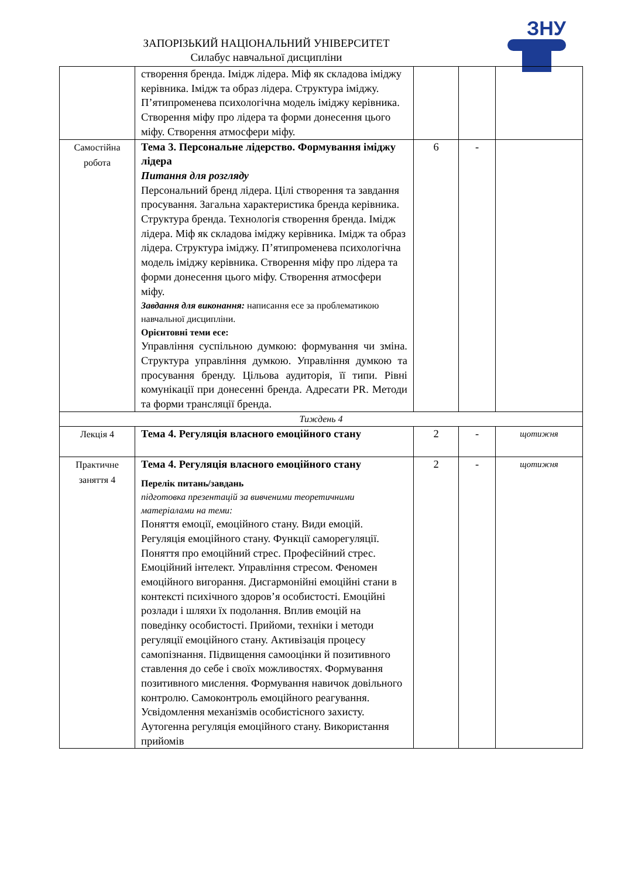ЗАПОРІЗЬКИЙ НАЦІОНАЛЬНИЙ УНІВЕРСИТЕТ
Силабус навчальної дисципліни
ЗНУ
| | створення бренда. Імідж лідера. Міф як складова іміджу керівника. Імідж та образ лідера. Структура іміджу. П’ятипроменева психологічна модель іміджу керівника. Створення міфу про лідера та форми донесення цього міфу. Створення атмосфери міфу. | | | |
| Самостійна робота | Тема 3. Персональне лідерство. Формування іміджу лідера Питання для розгляду Персональний бренд лідера. Цілі створення та завдання просування. Загальна характеристика бренда керівника. Структура бренда. Технологія створення бренда. Імідж лідера. Міф як складова іміджу керівника. Імідж та образ лідера. Структура іміджу. П’ятипроменева психологічна модель іміджу керівника. Створення міфу про лідера та форми донесення цього міфу. Створення атмосфери міфу. Завдання для виконання: написання есе за проблематикою навчальної дисципліни. Орієнтовні теми есе: Управління суспільною думкою: формування чи зміна. Структура управління думкою. Управління думкою та просування бренду. Цільова аудиторія, її типи. Рівні комунікації при донесенні бренда. Адресати PR. Методи та форми трансляції бренда. | 6 | - | |
| Тиждень 4 | | | | |
| Лекція 4 | Тема 4. Регуляція власного емоційного стану | 2 | - | щотижня |
| Практичне заняття 4 | Тема 4. Регуляція власного емоційного стану Перелік питань/завдань підготовка презентацій за вивченими теоретичними матеріалами на теми: Поняття емоції, емоційного стану. Види емоцій. Регуляція емоційного стану. Функції саморегуляції. Поняття про емоційний стрес. Професійний стрес. Емоційний інтелект. Управління стресом. Феномен емоційного вигорання. Дисгармонійні емоційні стани в контексті психічного здоров’я особистості. Емоційні розлади і шляхи їх подолання. Вплив емоцій на поведінку особистості. Прийоми, техніки і методи регуляції емоційного стану. Активізація процесу самопізнання. Підвищення самооцінки й позитивного ставлення до себе і своїх можливостях. Формування позитивного мислення. Формування навичок довільного контролю. Самоконтроль емоційного реагування. Усвідомлення механізмів особистісного захисту. Аутогенна регуляція емоційного стану. Використання прийомів | 2 | - | щотижня |